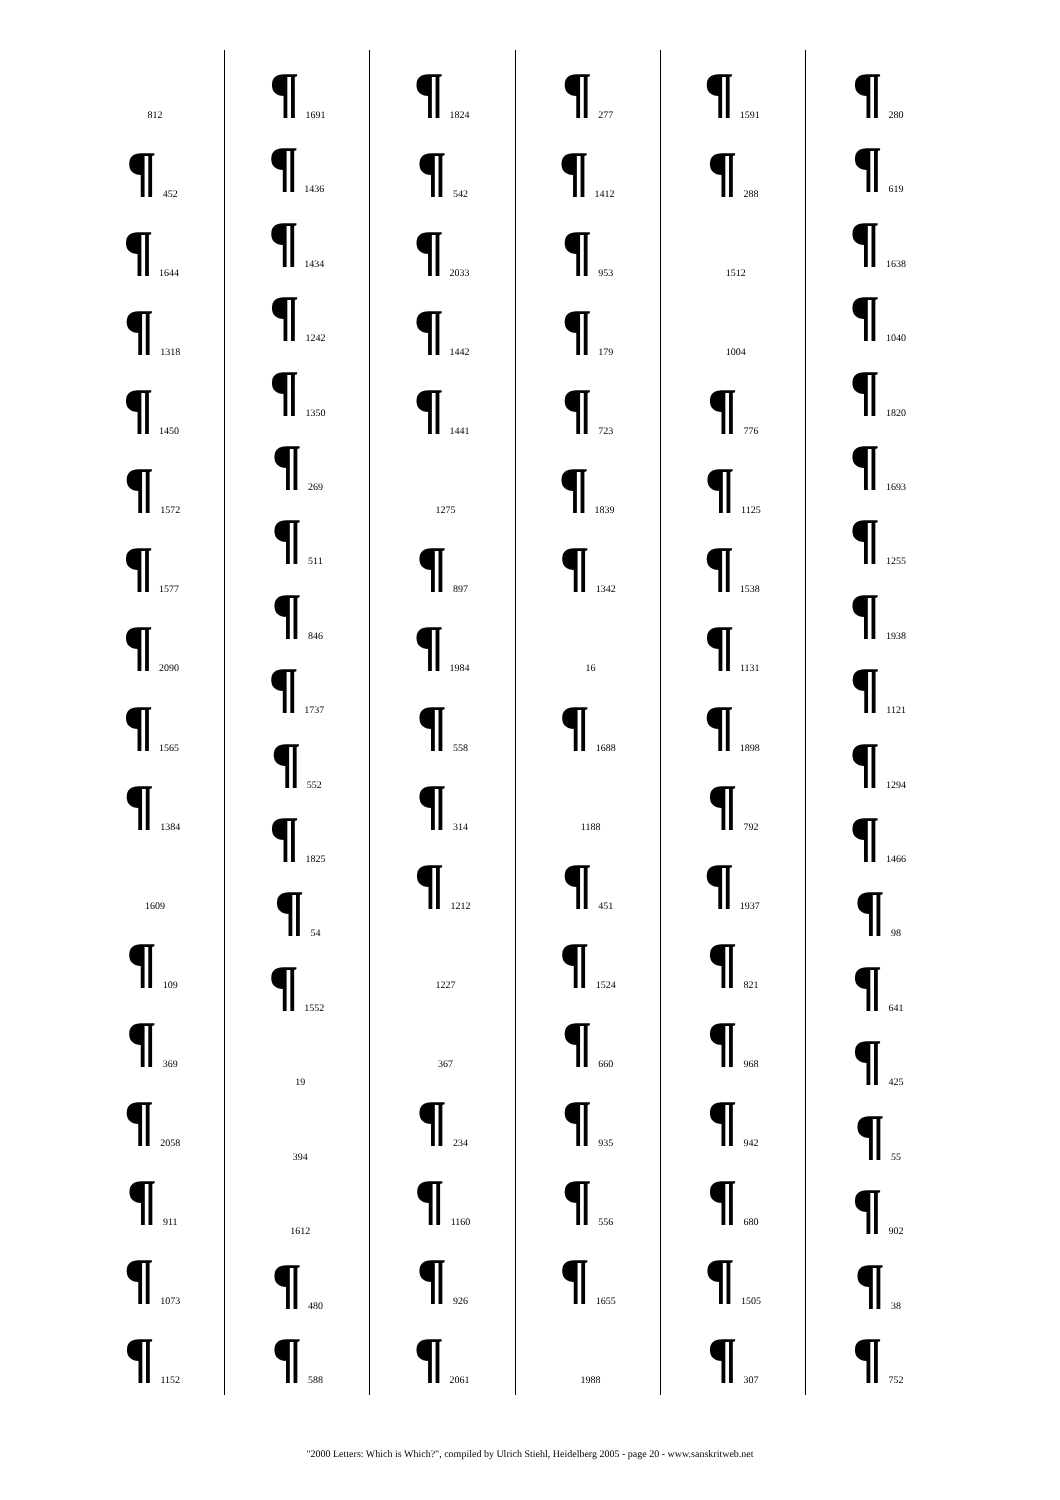812
¶ 452
¶ 1644
¶ 1318
¶ 1450
¶ 1572
¶ 1577
¶ 2090
¶ 1565
¶ 1384
1609
¶ 109
¶ 369
¶ 2058
¶ 911
¶ 1073
¶ 1152
¶ 1691
¶ 1436
¶ 1434
¶ 1242
¶ 1350
¶ 269
¶ 511
¶ 846
¶ 1737
¶ 552
¶ 1825
¶ 54
¶ 1552
19
394
1612
¶ 480
¶ 588
¶ 1824
¶ 542
¶ 2033
¶ 1442
¶ 1441
1275
¶ 897
¶ 1984
¶ 558
¶ 314
¶ 1212
1227
367
¶ 234
¶ 1160
¶ 926
¶ 2061
¶ 277
¶ 1412
¶ 953
¶ 179
¶ 723
¶ 1839
¶ 1342
16
¶ 1688
1188
¶ 451
¶ 1524
¶ 660
¶ 935
¶ 556
¶ 1655
1988
¶ 1591
¶ 288
1512
1004
¶ 776
¶ 1125
¶ 1538
¶ 1131
¶ 1898
¶ 792
¶ 1937
¶ 821
¶ 968
¶ 942
¶ 680
¶ 1505
¶ 307
¶ 280
¶ 619
¶ 1638
¶ 1040
¶ 1820
¶ 1693
¶ 1255
¶ 1938
¶ 1121
¶ 1294
¶ 1466
¶ 98
¶ 641
¶ 425
¶ 55
¶ 902
¶ 38
¶ 752
"2000 Letters: Which is Which?", compiled by Ulrich Stiehl, Heidelberg 2005 - page 20 - www.sanskritweb.net